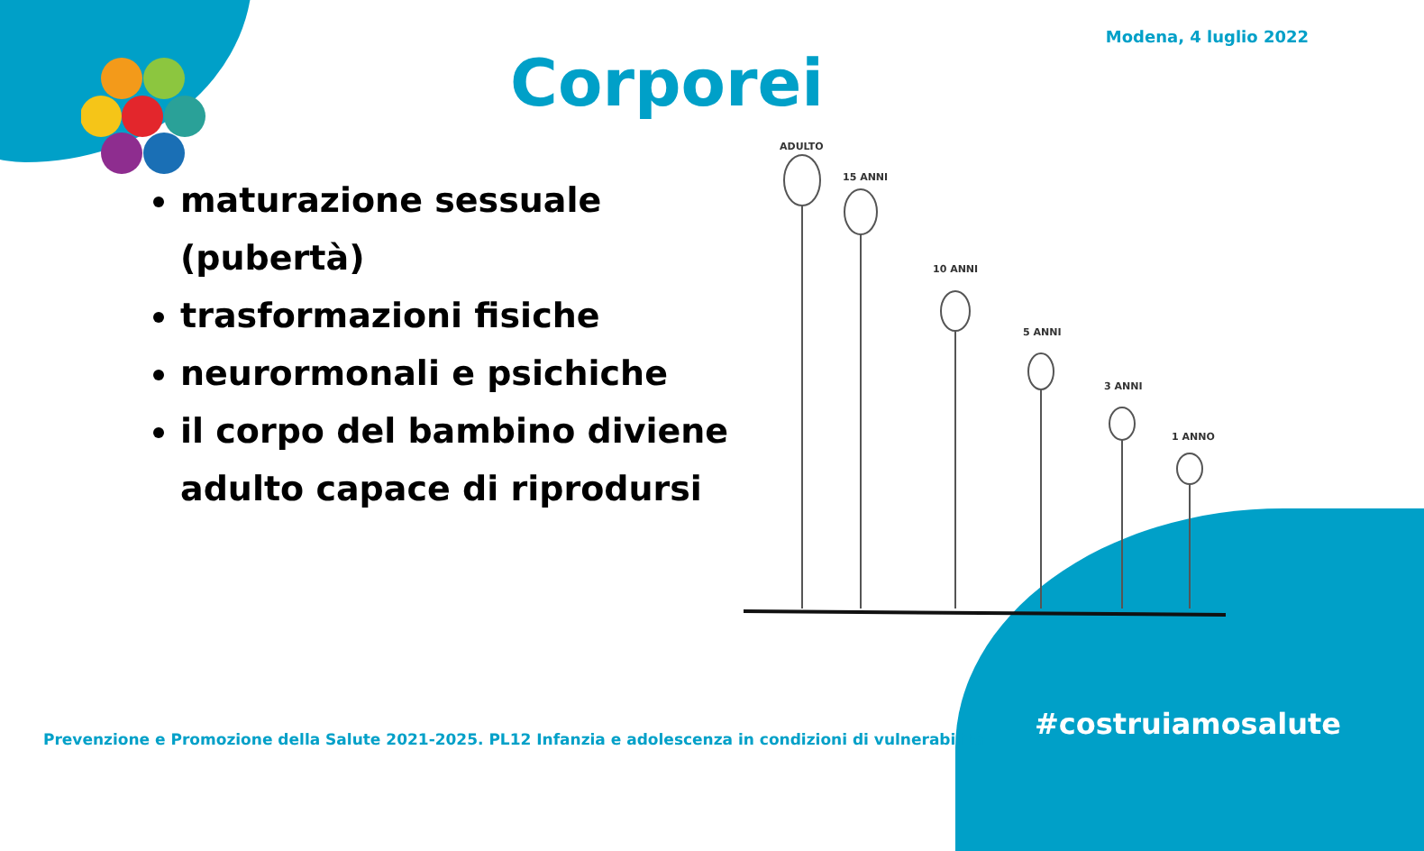Modena, 4 luglio 2022
Corporei
maturazione sessuale (pubertà)
trasformazioni fisiche
neurormonali e psichiche
il corpo del bambino diviene adulto capace di riprodursi
ADULTO
15 ANNI
10 ANNI
5 ANNI
3 ANNI
1 ANNO
Prevenzione e Promozione della Salute 2021-2025. PL12 Infanzia e adolescenza in condizioni di vulnerabilità
#costruiamosalute